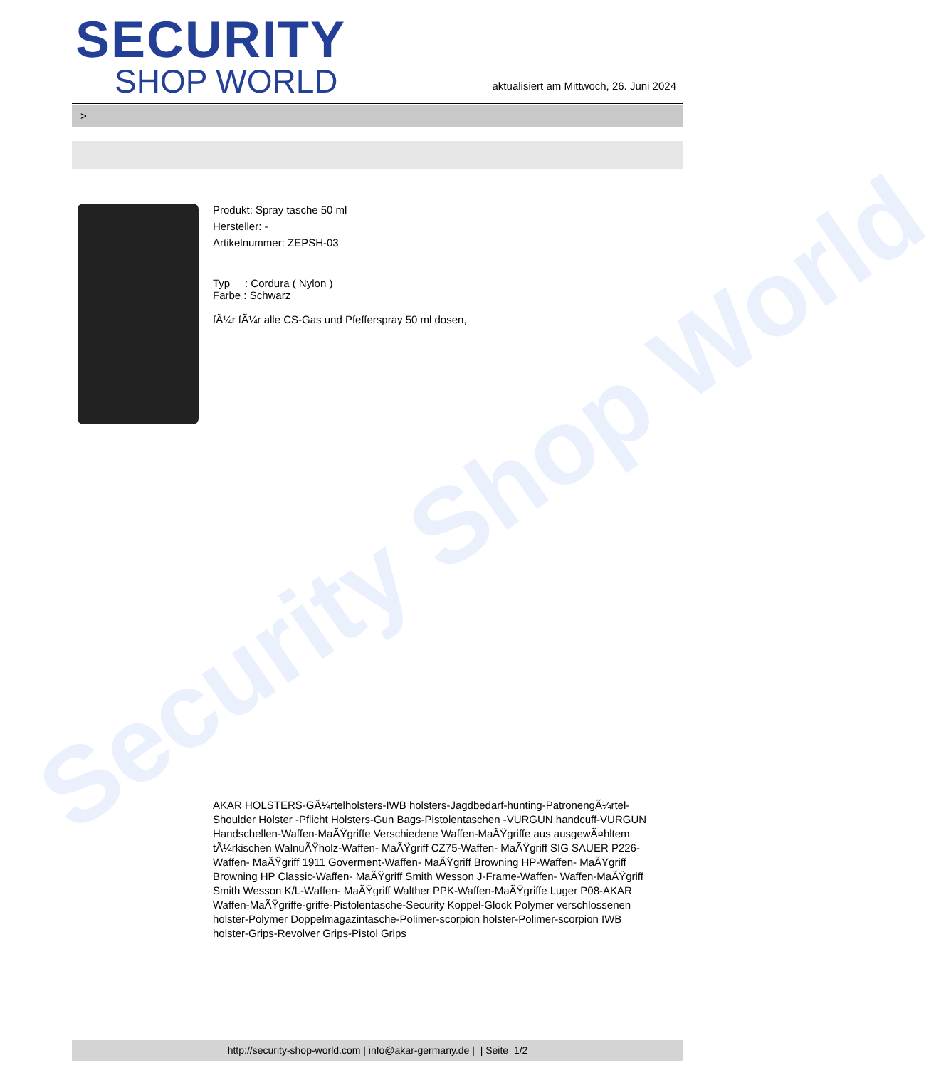Security Shop World
SECURITY
SHOP WORLD
aktualisiert am Mittwoch, 26. Juni 2024
>
Produkt: Spray tasche 50 ml
Hersteller: -
Artikelnummer: ZEPSH-03
Typ : Cordura ( Nylon )
Farbe : Schwarz
fÃ¼r fÃ¼r alle CS-Gas und Pfefferspray 50 ml dosen,
AKAR HOLSTERS-GÃ¼rtelholsters-IWB holsters-Jagdbedarf-hunting-PatronengÃ¼rtel- Shoulder Holster -Pflicht Holsters-Gun Bags-Pistolentaschen -VURGUN handcuff-VURGUN Handschellen-Waffen-MaÃŸgriffe Verschiedene Waffen-MaÃŸgriffe aus ausgewÃ¤hltem tÃ¼rkischen WalnuÃŸholz-Waffen- MaÃŸgriff CZ75-Waffen- MaÃŸgriff SIG SAUER P226-Waffen- MaÃŸgriff 1911 Goverment-Waffen- MaÃŸgriff Browning HP-Waffen- MaÃŸgriff Browning HP Classic-Waffen- MaÃŸgriff Smith Wesson J-Frame-Waffen- Waffen-MaÃŸgriff Smith Wesson K/L-Waffen- MaÃŸgriff Walther PPK-Waffen-MaÃŸgriffe Luger P08-AKAR Waffen-MaÃŸgriffe-griffe-Pistolentasche-Security Koppel-Glock Polymer verschlossenen holster-Polymer Doppelmagazintasche-Polimer-scorpion holster-Polimer-scorpion IWB holster-Grips-Revolver Grips-Pistol Grips
http://security-shop-world.com | info@akar-germany.de | | Seite 1/2